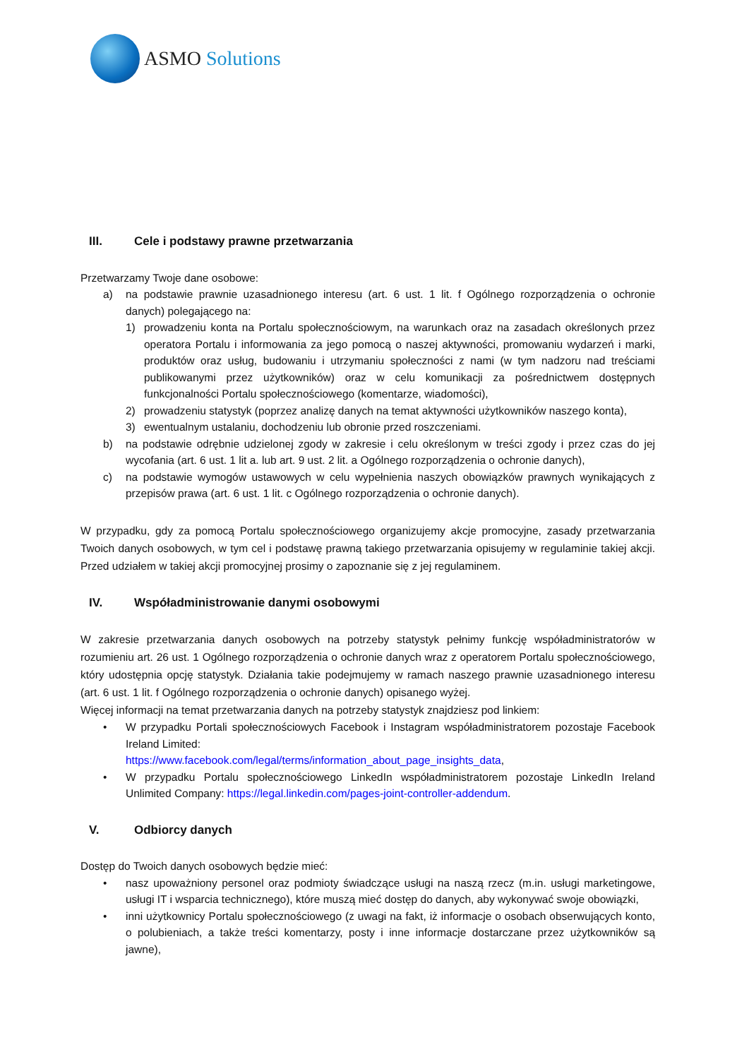ASMO Solutions
III. Cele i podstawy prawne przetwarzania
Przetwarzamy Twoje dane osobowe:
a) na podstawie prawnie uzasadnionego interesu (art. 6 ust. 1 lit. f Ogólnego rozporządzenia o ochronie danych) polegającego na:
1) prowadzeniu konta na Portalu społecznościowym, na warunkach oraz na zasadach określonych przez operatora Portalu i informowania za jego pomocą o naszej aktywności, promowaniu wydarzeń i marki, produktów oraz usług, budowaniu i utrzymaniu społeczności z nami (w tym nadzoru nad treściami publikowanymi przez użytkowników) oraz w celu komunikacji za pośrednictwem dostępnych funkcjonalności Portalu społecznościowego (komentarze, wiadomości),
2) prowadzeniu statystyk (poprzez analizę danych na temat aktywności użytkowników naszego konta),
3) ewentualnym ustalaniu, dochodzeniu lub obronie przed roszczeniami.
b) na podstawie odrębnie udzielonej zgody w zakresie i celu określonym w treści zgody i przez czas do jej wycofania (art. 6 ust. 1 lit a. lub art. 9 ust. 2 lit. a Ogólnego rozporządzenia o ochronie danych),
c) na podstawie wymogów ustawowych w celu wypełnienia naszych obowiązków prawnych wynikających z przepisów prawa (art. 6 ust. 1 lit. c Ogólnego rozporządzenia o ochronie danych).
W przypadku, gdy za pomocą Portalu społecznościowego organizujemy akcje promocyjne, zasady przetwarzania Twoich danych osobowych, w tym cel i podstawę prawną takiego przetwarzania opisujemy w regulaminie takiej akcji. Przed udziałem w takiej akcji promocyjnej prosimy o zapoznanie się z jej regulaminem.
IV. Współadministrowanie danymi osobowymi
W zakresie przetwarzania danych osobowych na potrzeby statystyk pełnimy funkcję współadministratorów w rozumieniu art. 26 ust. 1 Ogólnego rozporządzenia o ochronie danych wraz z operatorem Portalu społecznościowego, który udostępnia opcję statystyk. Działania takie podejmujemy w ramach naszego prawnie uzasadnionego interesu (art. 6 ust. 1 lit. f Ogólnego rozporządzenia o ochronie danych) opisanego wyżej.
Więcej informacji na temat przetwarzania danych na potrzeby statystyk znajdziesz pod linkiem:
• W przypadku Portali społecznościowych Facebook i Instagram współadministratorem pozostaje Facebook Ireland Limited:
https://www.facebook.com/legal/terms/information_about_page_insights_data,
• W przypadku Portalu społecznościowego LinkedIn współadministratorem pozostaje LinkedIn Ireland Unlimited Company: https://legal.linkedin.com/pages-joint-controller-addendum.
V. Odbiorcy danych
Dostęp do Twoich danych osobowych będzie mieć:
• nasz upoważniony personel oraz podmioty świadczące usługi na naszą rzecz (m.in. usługi marketingowe, usługi IT i wsparcia technicznego), które muszą mieć dostęp do danych, aby wykonywać swoje obowiązki,
• inni użytkownicy Portalu społecznościowego (z uwagi na fakt, iż informacje o osobach obserwujących konto, o polubieniach, a także treści komentarzy, posty i inne informacje dostarczane przez użytkowników są jawne),